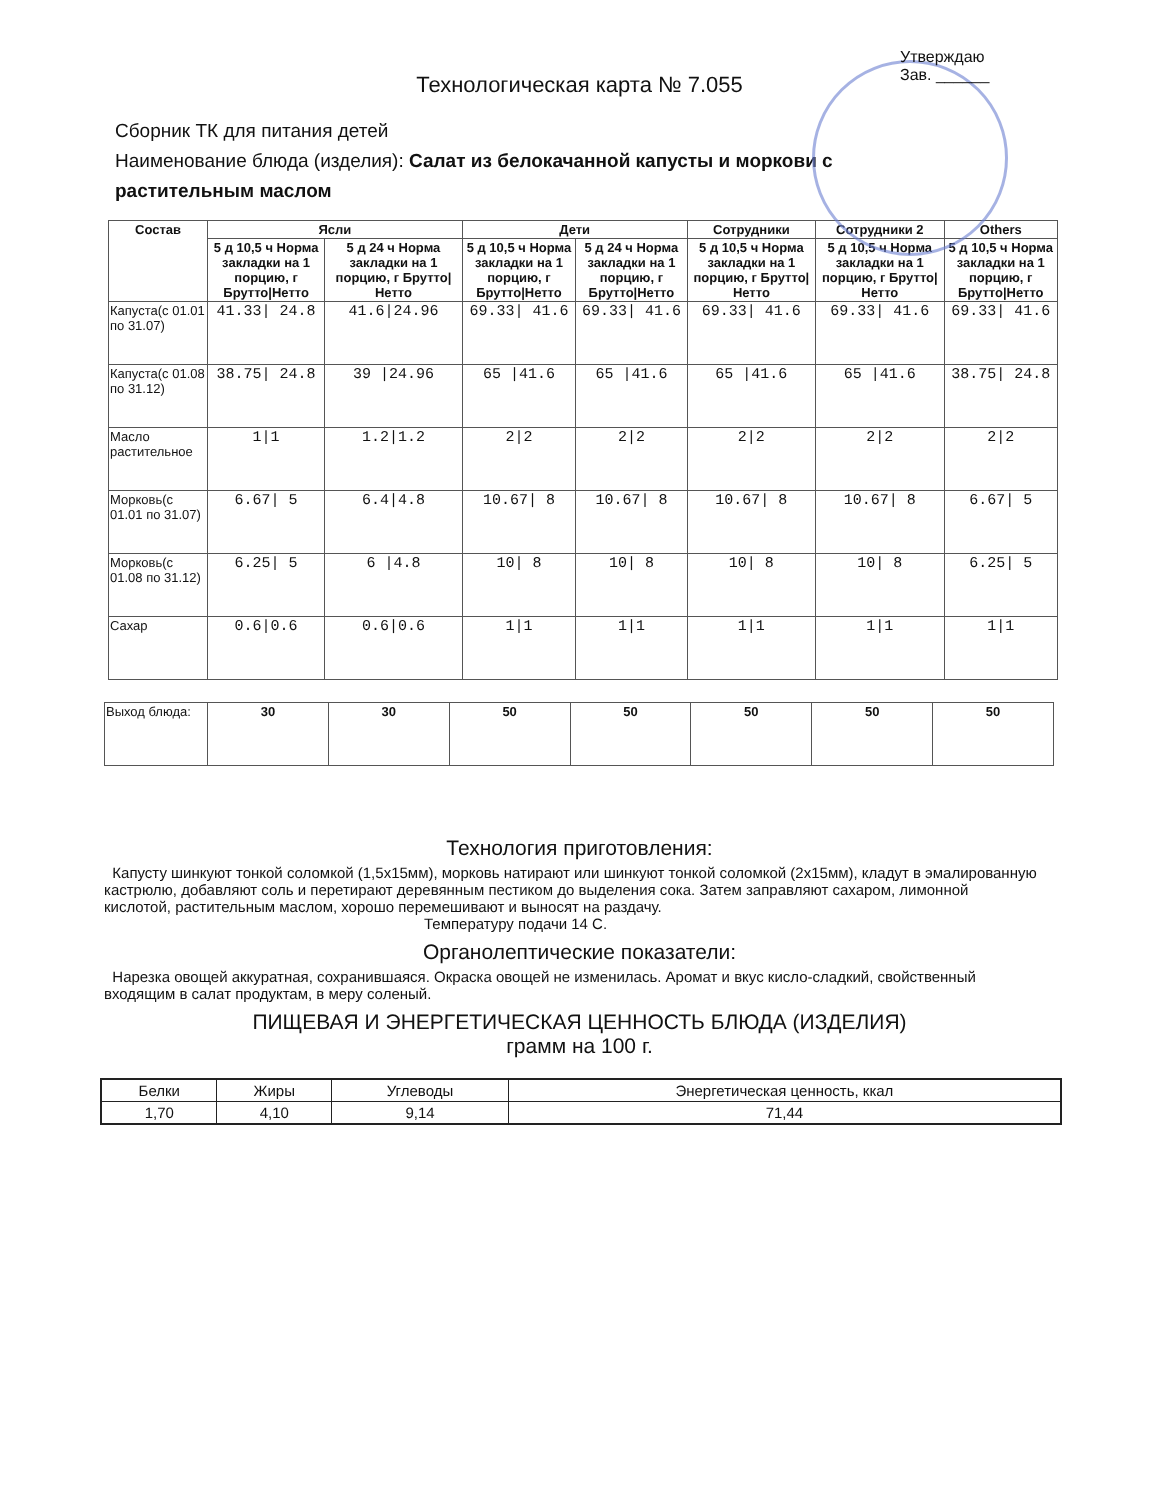Утверждаю
Зав. ______
Технологическая карта № 7.055
Сборник ТК для питания детей
Наименование блюда (изделия): Салат из белокачанной капусты и моркови с растительным маслом
| Состав | Ясли | | Дети | | Сотрудники | Сотрудники 2 | Others |
| --- | --- | --- | --- | --- | --- | --- | --- |
| | 5 д 10,5 ч Норма закладки на 1 порцию, г Брутто/Нетто | 5 д 24 ч Норма закладки на 1 порцию, г Брутто/Нетто | 5 д 10,5 ч Норма закладки на 1 порцию, г Брутто/Нетто | 5 д 24 ч Норма закладки на 1 порцию, г Брутто/Нетто | 5 д 10,5 ч Норма закладки на 1 порцию, г Брутто/Нетто | 5 д 10,5 ч Норма закладки на 1 порцию, г Брутто/Нетто | 5 д 10,5 ч Норма закладки на 1 порцию, г Брутто/Нетто |
| Капуста(с 01.01 по 31.07) | 41.33/ 24.8 | 41.6/24.96 | 69.33/ 41.6 | 69.33/ 41.6 | 69.33/ 41.6 | 69.33/ 41.6 | 69.33/ 41.6 |
| Капуста(с 01.08 по 31.12) | 38.75/ 24.8 | 39 /24.96 | 65 /41.6 | 65 /41.6 | 65 /41.6 | 65 /41.6 | 38.75/ 24.8 |
| Масло растительное | 1/1 | 1.2/1.2 | 2/2 | 2/2 | 2/2 | 2/2 | 2/2 |
| Морковь(с 01.01 по 31.07) | 6.67/ 5 | 6.4/4.8 | 10.67/ 8 | 10.67/ 8 | 10.67/ 8 | 10.67/ 8 | 6.67/ 5 |
| Морковь(с 01.08 по 31.12) | 6.25/ 5 | 6 /4.8 | 10/ 8 | 10/ 8 | 10/ 8 | 10/ 8 | 6.25/ 5 |
| Сахар | 0.6/0.6 | 0.6/0.6 | 1/1 | 1/1 | 1/1 | 1/1 | 1/1 |
| Выход блюда: | 30 | 30 | 50 | 50 | 50 | 50 | 50 |
Технология приготовления:
Капусту шинкуют тонкой соломкой (1,5х15мм), морковь натирают или шинкуют тонкой соломкой (2х15мм), кладут в эмалированную кастрюлю, добавляют соль и перетирают деревянным пестиком до выделения сока. Затем заправляют сахаром, лимонной кислотой, растительным маслом, хорошо перемешивают и выносят на раздачу.
Температуру подачи 14 С.
Органолептические показатели:
Нарезка овощей аккуратная, сохранившаяся. Окраска овощей не изменилась. Аромат и вкус кисло-сладкий, свойственный входящим в салат продуктам, в меру соленый.
ПИЩЕВАЯ И ЭНЕРГЕТИЧЕСКАЯ ЦЕННОСТЬ БЛЮДА (ИЗДЕЛИЯ)
грамм на 100 г.
| Белки | Жиры | Углеводы | Энергетическая ценность, ккал |
| --- | --- | --- | --- |
| 1,70 | 4,10 | 9,14 | 71,44 |